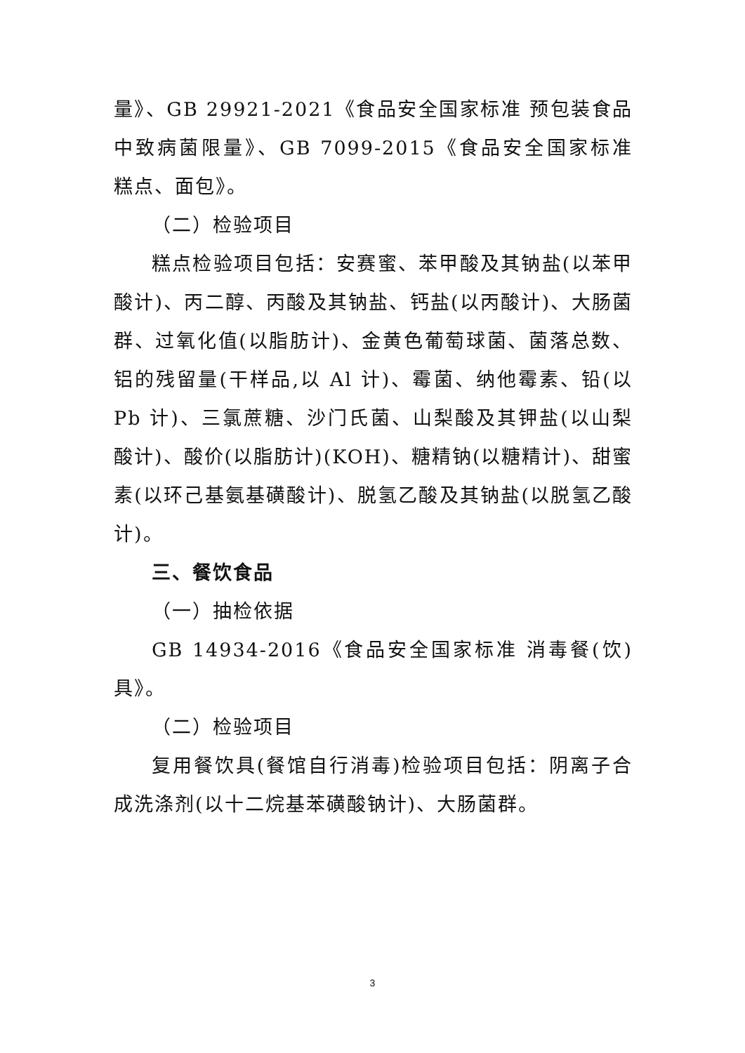量》、GB 29921-2021《食品安全国家标准 预包装食品中致病菌限量》、GB 7099-2015《食品安全国家标准 糕点、面包》。
（二）检验项目
糕点检验项目包括：安赛蜜、苯甲酸及其钠盐(以苯甲酸计)、丙二醇、丙酸及其钠盐、钙盐(以丙酸计)、大肠菌群、过氧化值(以脂肪计)、金黄色葡萄球菌、菌落总数、铝的残留量(干样品,以 Al 计)、霉菌、纳他霉素、铅(以 Pb 计)、三氯蔗糖、沙门氏菌、山梨酸及其钾盐(以山梨酸计)、酸价(以脂肪计)(KOH)、糖精钠(以糖精计)、甜蜜素(以环己基氨基磺酸计)、脱氢乙酸及其钠盐(以脱氢乙酸计)。
三、餐饮食品
（一）抽检依据
GB 14934-2016《食品安全国家标准 消毒餐(饮)具》。
（二）检验项目
复用餐饮具(餐馆自行消毒)检验项目包括：阴离子合成洗涤剂(以十二烷基苯磺酸钠计)、大肠菌群。
3